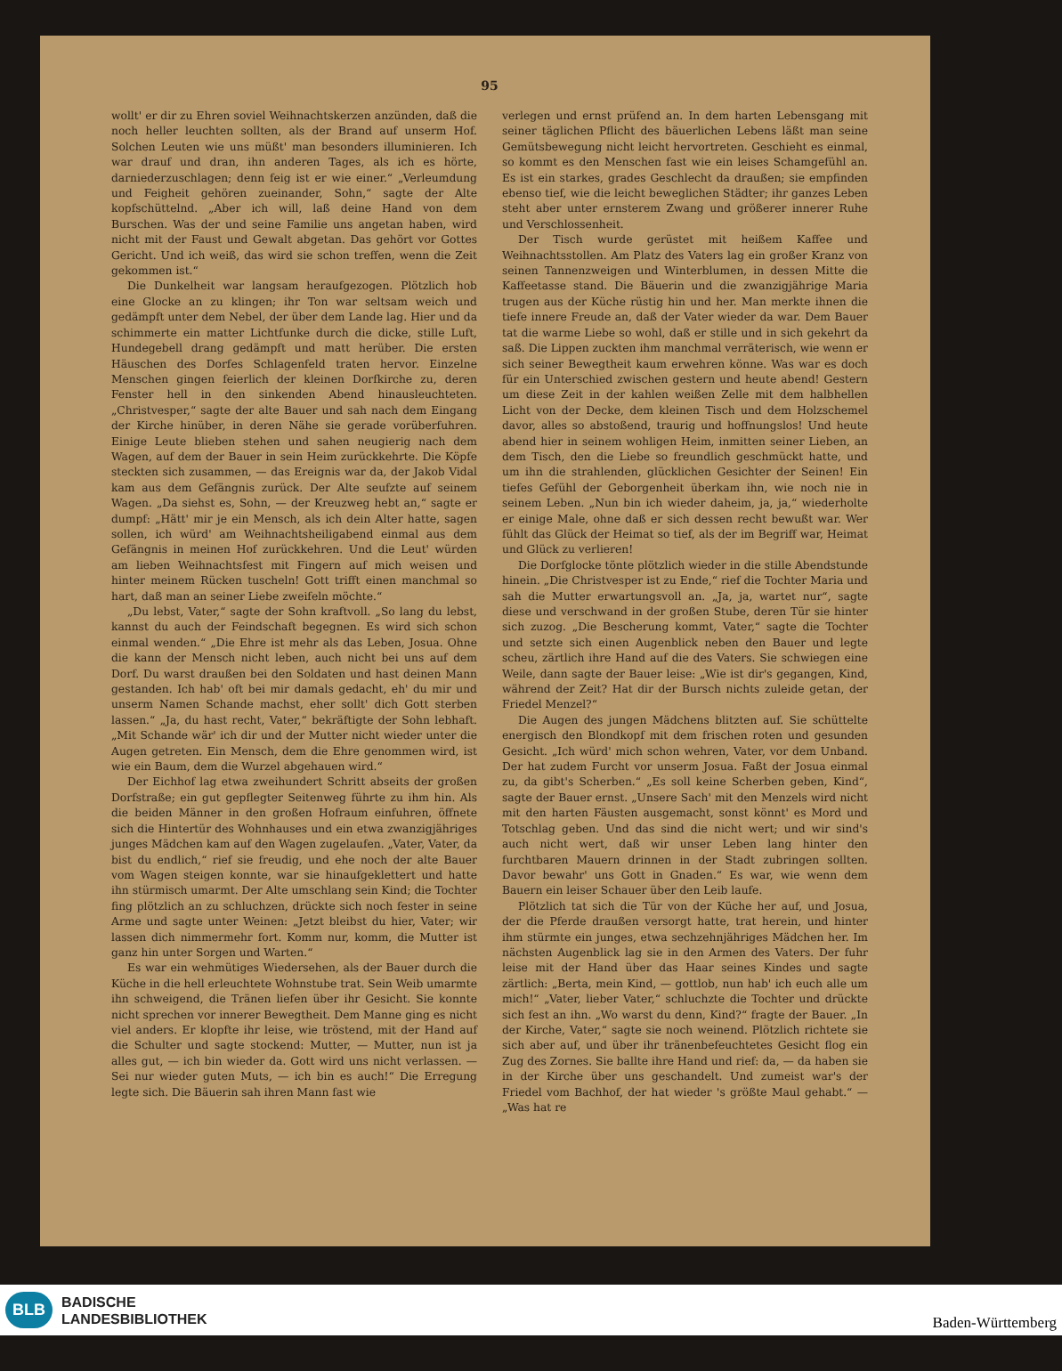95
wollt' er dir zu Ehren soviel Weihnachtskerzen anzünden, daß die noch heller leuchten sollten, als der Brand auf unserm Hof. Solchen Leuten wie uns müßt' man besonders illuminieren. Ich war drauf und dran, ihn anderen Tages, als ich es hörte, darniederzuschlagen; denn feig ist er wie einer.“ „Verleumdung und Feigheit gehören zueinander, Sohn,“ sagte der Alte kopfschüttelnd. „Aber ich will, laß deine Hand von dem Burschen. Was der und seine Familie uns angetan haben, wird nicht mit der Faust und Gewalt abgetan. Das gehört vor Gottes Gericht. Und ich weiß, das wird sie schon treffen, wenn die Zeit gekommen ist.“
Die Dunkelheit war langsam heraufgezogen. Plötzlich hob eine Glocke an zu klingen; ihr Ton war seltsam weich und gedämpft unter dem Nebel, der über dem Lande lag. Hier und da schimmerte ein matter Lichtfunke durch die dicke, stille Luft, Hundegebell drang gedämpft und matt herüber. Die ersten Häuschen des Dorfes Schlagenfeld traten hervor. Einzelne Menschen gingen feierlich der kleinen Dorfkirche zu, deren Fenster hell in den sinkenden Abend hinausleuchteten. „Christvesper,“ sagte der alte Bauer und sah nach dem Eingang der Kirche hinüber, in deren Nähe sie gerade vorüberfuhren. Einige Leute blieben stehen und sahen neugierig nach dem Wagen, auf dem der Bauer in sein Heim zurückkehrte. Die Köpfe steckten sich zusammen, — das Ereignis war da, der Jakob Vidal kam aus dem Gefängnis zurück. Der Alte seufzte auf seinem Wagen. „Da siehst es, Sohn, — der Kreuzweg hebt an,“ sagte er dumpf: „Hätt' mir je ein Mensch, als ich dein Alter hatte, sagen sollen, ich würd' am Weihnachtsheiligabend einmal aus dem Gefängnis in meinen Hof zurückkehren. Und die Leut' würden am lieben Weihnachtsfest mit Fingern auf mich weisen und hinter meinem Rücken tuscheln! Gott trifft einen manchmal so hart, daß man an seiner Liebe zweifeln möchte.“
„Du lebst, Vater,“ sagte der Sohn kraftvoll. „So lang du lebst, kannst du auch der Feindschaft begegnen. Es wird sich schon einmal wenden.“ „Die Ehre ist mehr als das Leben, Josua. Ohne die kann der Mensch nicht leben, auch nicht bei uns auf dem Dorf. Du warst draußen bei den Soldaten und hast deinen Mann gestanden. Ich hab' oft bei mir damals gedacht, eh' du mir und unserm Namen Schande machst, eher sollt' dich Gott sterben lassen.“ „Ja, du hast recht, Vater,“ bekräftigte der Sohn lebhaft. „Mit Schande wär' ich dir und der Mutter nicht wieder unter die Augen getreten. Ein Mensch, dem die Ehre genommen wird, ist wie ein Baum, dem die Wurzel abgehauen wird.“
Der Eichhof lag etwa zweihundert Schritt abseits der großen Dorfstraße; ein gut gepflegter Seitenweg führte zu ihm hin. Als die beiden Männer in den großen Hofraum einfuhren, öffnete sich die Hintertür des Wohnhauses und ein etwa zwanzigjähriges junges Mädchen kam auf den Wagen zugelaufen. „Vater, Vater, da bist du endlich,“ rief sie freudig, und ehe noch der alte Bauer vom Wagen steigen konnte, war sie hinaufgeklettert und hatte ihn stürmisch umarmt. Der Alte umschlang sein Kind; die Tochter fing plötzlich an zu schluchzen, drückte sich noch fester in seine Arme und sagte unter Weinen: „Jetzt bleibst du hier, Vater; wir lassen dich nimmermehr fort. Komm nur, komm, die Mutter ist ganz hin unter Sorgen und Warten.“
Es war ein wehmütiges Wiedersehen, als der Bauer durch die Küche in die hell erleuchtete Wohnstube trat. Sein Weib umarmte ihn schweigend, die Tränen liefen über ihr Gesicht. Sie konnte nicht sprechen vor innerer Bewegtheit. Dem Manne ging es nicht viel anders. Er klopfte ihr leise, wie tröstend, mit der Hand auf die Schulter und sagte stockend: Mutter, — Mutter, nun ist ja alles gut, — ich bin wieder da. Gott wird uns nicht verlassen. — Sei nur wieder guten Muts, — ich bin es auch!“ Die Erregung legte sich. Die Bäuerin sah ihren Mann fast wie
verlegen und ernst prüfend an. In dem harten Lebensgang mit seiner täglichen Pflicht des bäuerlichen Lebens läßt man seine Gemütsbewegung nicht leicht hervortreten. Geschieht es einmal, so kommt es den Menschen fast wie ein leises Schamgefühl an. Es ist ein starkes, grades Geschlecht da draußen; sie empfinden ebenso tief, wie die leicht beweglichen Städter; ihr ganzes Leben steht aber unter ernsterem Zwang und größerer innerer Ruhe und Verschlossenheit.
Der Tisch wurde gerüstet mit heißem Kaffee und Weihnachtsstollen. Am Platz des Vaters lag ein großer Kranz von seinen Tannenzweigen und Winterblumen, in dessen Mitte die Kaffeetasse stand. Die Bäuerin und die zwanzigjährige Maria trugen aus der Küche rüstig hin und her. Man merkte ihnen die tiefe innere Freude an, daß der Vater wieder da war. Dem Bauer tat die warme Liebe so wohl, daß er stille und in sich gekehrt da saß. Die Lippen zuckten ihm manchmal verräterisch, wie wenn er sich seiner Bewegtheit kaum erwehren könne. Was war es doch für ein Unterschied zwischen gestern und heute abend! Gestern um diese Zeit in der kahlen weißen Zelle mit dem halbhellen Licht von der Decke, dem kleinen Tisch und dem Holzschemel davor, alles so abstoßend, traurig und hoffnungslos! Und heute abend hier in seinem wohligen Heim, inmitten seiner Lieben, an dem Tisch, den die Liebe so freundlich geschmückt hatte, und um ihn die strahlenden, glücklichen Gesichter der Seinen! Ein tiefes Gefühl der Geborgenheit überkam ihn, wie noch nie in seinem Leben. „Nun bin ich wieder daheim, ja, ja,“ wiederholte er einige Male, ohne daß er sich dessen recht bewußt war. Wer fühlt das Glück der Heimat so tief, als der im Begriff war, Heimat und Glück zu verlieren!
Die Dorfglocke tönte plötzlich wieder in die stille Abendstunde hinein. „Die Christvesper ist zu Ende,“ rief die Tochter Maria und sah die Mutter erwartungsvoll an. „Ja, ja, wartet nur“, sagte diese und verschwand in der großen Stube, deren Tür sie hinter sich zuzog. „Die Bescherung kommt, Vater,“ sagte die Tochter und setzte sich einen Augenblick neben den Bauer und legte scheu, zärtlich ihre Hand auf die des Vaters. Sie schwiegen eine Weile, dann sagte der Bauer leise: „Wie ist dir's gegangen, Kind, während der Zeit? Hat dir der Bursch nichts zuleide getan, der Friedel Menzel?“
Die Augen des jungen Mädchens blitzten auf. Sie schüttelte energisch den Blondkopf mit dem frischen roten und gesunden Gesicht. „Ich würd' mich schon wehren, Vater, vor dem Unband. Der hat zudem Furcht vor unserm Josua. Faßt der Josua einmal zu, da gibt's Scherben.“ „Es soll keine Scherben geben, Kind“, sagte der Bauer ernst. „Unsere Sach' mit den Menzels wird nicht mit den harten Fäusten ausgemacht, sonst könnt' es Mord und Totschlag geben. Und das sind die nicht wert; und wir sind's auch nicht wert, daß wir unser Leben lang hinter den furchtbaren Mauern drinnen in der Stadt zubringen sollten. Davor bewahr' uns Gott in Gnaden.“ Es war, wie wenn dem Bauern ein leiser Schauer über den Leib laufe.
Plötzlich tat sich die Tür von der Küche her auf, und Josua, der die Pferde draußen versorgt hatte, trat herein, und hinter ihm stürmte ein junges, etwa sechzehnjähriges Mädchen her. Im nächsten Augenblick lag sie in den Armen des Vaters. Der fuhr leise mit der Hand über das Haar seines Kindes und sagte zärtlich: „Berta, mein Kind, — gottlob, nun hab' ich euch alle um mich!“ „Vater, lieber Vater,“ schluchzte die Tochter und drückte sich fest an ihn. „Wo warst du denn, Kind?“ fragte der Bauer. „In der Kirche, Vater,“ sagte sie noch weinend. Plötzlich richtete sie sich aber auf, und über ihr tränenbefeuchtetes Gesicht flog ein Zug des Zornes. Sie ballte ihre Hand und rief: da, — da haben sie in der Kirche über uns geschandelt. Und zumeist war's der Friedel vom Bachhof, der hat wieder 's größte Maul gehabt.“ — „Was hat re
BLB BADISCHE
LANDESBIBLIOTHEK
Baden-Württemberg